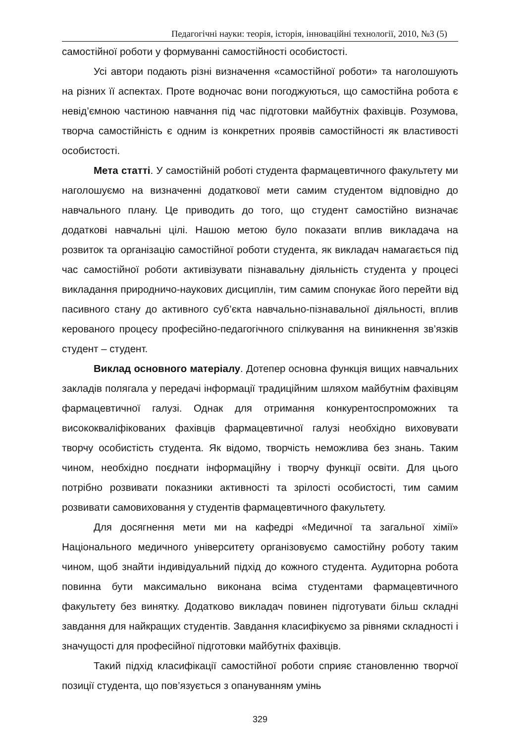Педагогічні науки: теорія, історія, інноваційні технології, 2010, №3 (5)
самостійної роботи у формуванні самостійності особистості.
Усі автори подають різні визначення «самостійної роботи» та наголошують на різних її аспектах. Проте водночас вони погоджуються, що самостійна робота є невід’ємною частиною навчання під час підготовки майбутніх фахівців. Розумова, творча самостійність є одним із конкретних проявів самостійності як властивості особистості.
Мета статті. У самостійній роботі студента фармацевтичного факультету ми наголошуємо на визначенні додаткової мети самим студентом відповідно до навчального плану. Це приводить до того, що студент самостійно визначає додаткові навчальні цілі. Нашою метою було показати вплив викладача на розвиток та організацію самостійної роботи студента, як викладач намагається під час самостійної роботи активізувати пізнавальну діяльність студента у процесі викладання природничо-наукових дисциплін, тим самим спонукає його перейти від пасивного стану до активного суб’єкта навчально-пізнавальної діяльності, вплив керованого процесу професійно-педагогічного спілкування на виникнення зв’язків студент – студент.
Виклад основного матеріалу. Дотепер основна функція вищих навчальних закладів полягала у передачі інформації традиційним шляхом майбутнім фахівцям фармацевтичної галузі. Однак для отримання конкурентоспроможних та висококваліфікованих фахівців фармацевтичної галузі необхідно виховувати творчу особистість студента. Як відомо, творчість неможлива без знань. Таким чином, необхідно поєднати інформаційну і творчу функції освіти. Для цього потрібно розвивати показники активності та зрілості особистості, тим самим розвивати самовиховання у студентів фармацевтичного факультету.
Для досягнення мети ми на кафедрі «Медичної та загальної хімії» Національного медичного університету організовуємо самостійну роботу таким чином, щоб знайти індивідуальний підхід до кожного студента. Аудиторна робота повинна бути максимально виконана всіма студентами фармацевтичного факультету без винятку. Додатково викладач повинен підготувати більш складні завдання для найкращих студентів. Завдання класифікуємо за рівнями складності і значущості для професійної підготовки майбутніх фахівців.
Такий підхід класифікації самостійної роботи сприяє становленню творчої позиції студента, що пов’язується з опануванням умінь
329